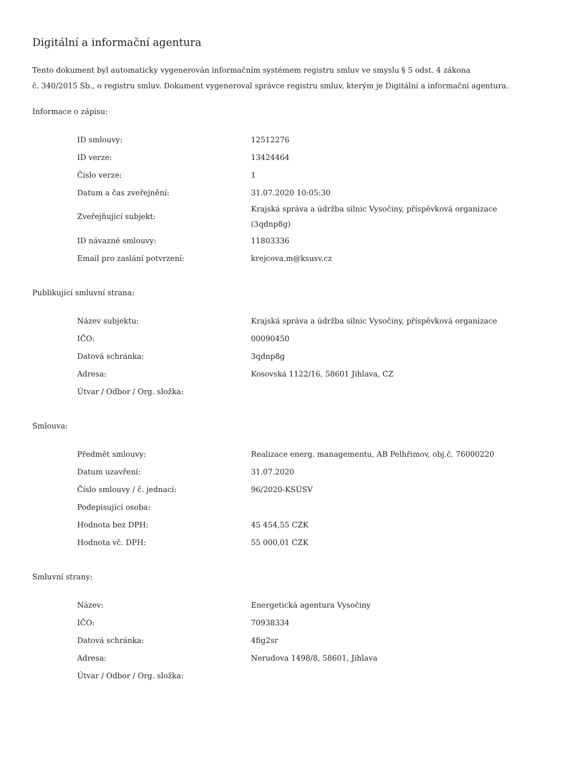Digitální a informační agentura
Tento dokument byl automaticky vygenerován informačním systémem registru smluv ve smyslu § 5 odst. 4 zákona
č. 340/2015 Sb., o registru smluv. Dokument vygeneroval správce registru smluv, kterým je Digitální a informační agentura.
Informace o zápisu:
| ID smlouvy: | 12512276 |
| ID verze: | 13424464 |
| Číslo verze: | 1 |
| Datum a čas zveřejnění: | 31.07.2020 10:05:30 |
| Zveřejňující subjekt: | Krajská správa a údržba silnic Vysočiny, příspěvková organizace (3qdnp8g) |
| ID návazné smlouvy: | 11803336 |
| Email pro zaslání potvrzení: | krejcova.m@ksusv.cz |
Publikující smluvní strana:
| Název subjektu: | Krajská správa a údržba silnic Vysočiny, příspěvková organizace |
| IČO: | 00090450 |
| Datová schránka: | 3qdnp8g |
| Adresa: | Kosovská 1122/16, 58601 Jihlava, CZ |
| Útvar / Odbor / Org. složka: | |
Smlouva:
| Předmět smlouvy: | Realizace energ. managementu, AB Pelhřimov, obj.č. 76000220 |
| Datum uzavření: | 31.07.2020 |
| Číslo smlouvy / č. jednací: | 96/2020-KSÚSV |
| Podepisující osoba: | |
| Hodnota bez DPH: | 45 454,55 CZK |
| Hodnota vč. DPH: | 55 000,01 CZK |
Smluvní strany:
| Název: | Energetická agentura Vysočiny |
| IČO: | 70938334 |
| Datová schránka: | 4fig2sr |
| Adresa: | Nerudova 1498/8, 58601, Jihlava |
| Útvar / Odbor / Org. složka: | |